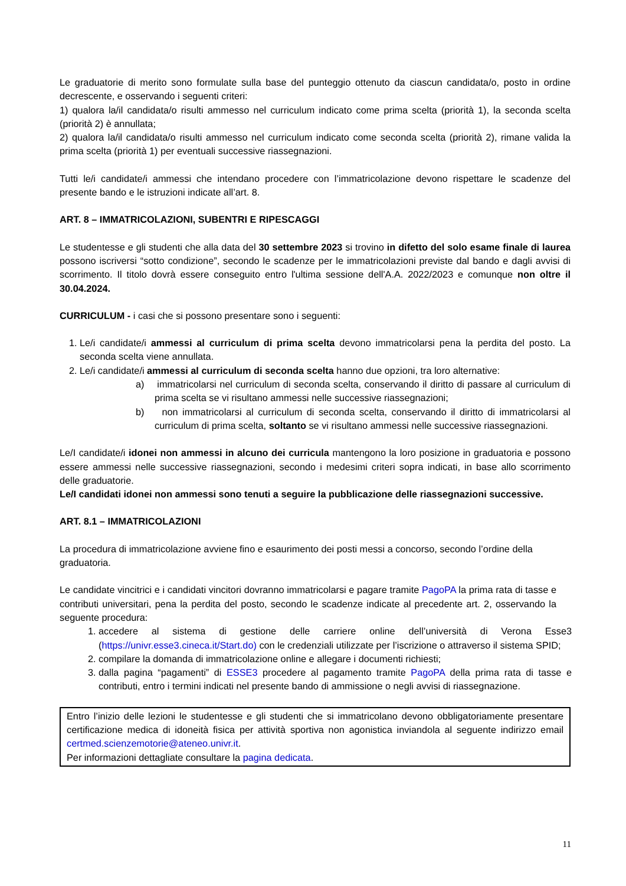Le graduatorie di merito sono formulate sulla base del punteggio ottenuto da ciascun candidata/o, posto in ordine decrescente, e osservando i seguenti criteri:
1) qualora la/il candidata/o risulti ammesso nel curriculum indicato come prima scelta (priorità 1), la seconda scelta (priorità 2) è annullata;
2) qualora la/il candidata/o risulti ammesso nel curriculum indicato come seconda scelta (priorità 2), rimane valida la prima scelta (priorità 1) per eventuali successive riassegnazioni.
Tutti le/i candidate/i ammessi che intendano procedere con l’immatricolazione devono rispettare le scadenze del presente bando e le istruzioni indicate all’art. 8.
ART. 8 – IMMATRICOLAZIONI, SUBENTRI E RIPESCAGGI
Le studentesse e gli studenti che alla data del 30 settembre 2023 si trovino in difetto del solo esame finale di laurea possono iscriversi “sotto condizione”, secondo le scadenze per le immatricolazioni previste dal bando e dagli avvisi di scorrimento. Il titolo dovrà essere conseguito entro l'ultima sessione dell'A.A. 2022/2023 e comunque non oltre il 30.04.2024.
CURRICULUM - i casi che si possono presentare sono i seguenti:
1. Le/i candidate/i ammessi al curriculum di prima scelta devono immatricolarsi pena la perdita del posto. La seconda scelta viene annullata.
2. Le/i candidate/i ammessi al curriculum di seconda scelta hanno due opzioni, tra loro alternative:
a) immatricolarsi nel curriculum di seconda scelta, conservando il diritto di passare al curriculum di prima scelta se vi risultano ammessi nelle successive riassegnazioni;
b) non immatricolarsi al curriculum di seconda scelta, conservando il diritto di immatricolarsi al curriculum di prima scelta, soltanto se vi risultano ammessi nelle successive riassegnazioni.
Le/I candidate/i idonei non ammessi in alcuno dei curricula mantengono la loro posizione in graduatoria e possono essere ammessi nelle successive riassegnazioni, secondo i medesimi criteri sopra indicati, in base allo scorrimento delle graduatorie.
Le/I candidati idonei non ammessi sono tenuti a seguire la pubblicazione delle riassegnazioni successive.
ART. 8.1 – IMMATRICOLAZIONI
La procedura di immatricolazione avviene fino e esaurimento dei posti messi a concorso, secondo l’ordine della graduatoria.
Le candidate vincitrici e i candidati vincitori dovranno immatricolarsi e pagare tramite PagoPA la prima rata di tasse e contributi universitari, pena la perdita del posto, secondo le scadenze indicate al precedente art. 2, osservando la seguente procedura:
1. accedere al sistema di gestione delle carriere online dell’università di Verona Esse3 (https://univr.esse3.cineca.it/Start.do) con le credenziali utilizzate per l’iscrizione o attraverso il sistema SPID;
2. compilare la domanda di immatricolazione online e allegare i documenti richiesti;
3. dalla pagina “pagamenti” di ESSE3 procedere al pagamento tramite PagoPA della prima rata di tasse e contributi, entro i termini indicati nel presente bando di ammissione o negli avvisi di riassegnazione.
Entro l’inizio delle lezioni le studentesse e gli studenti che si immatricolano devono obbligatoriamente presentare certificazione medica di idoneità fisica per attività sportiva non agonistica inviandola al seguente indirizzo email certmed.scienzemotorie@ateneo.univr.it.
Per informazioni dettagliate consultare la pagina dedicata.
11